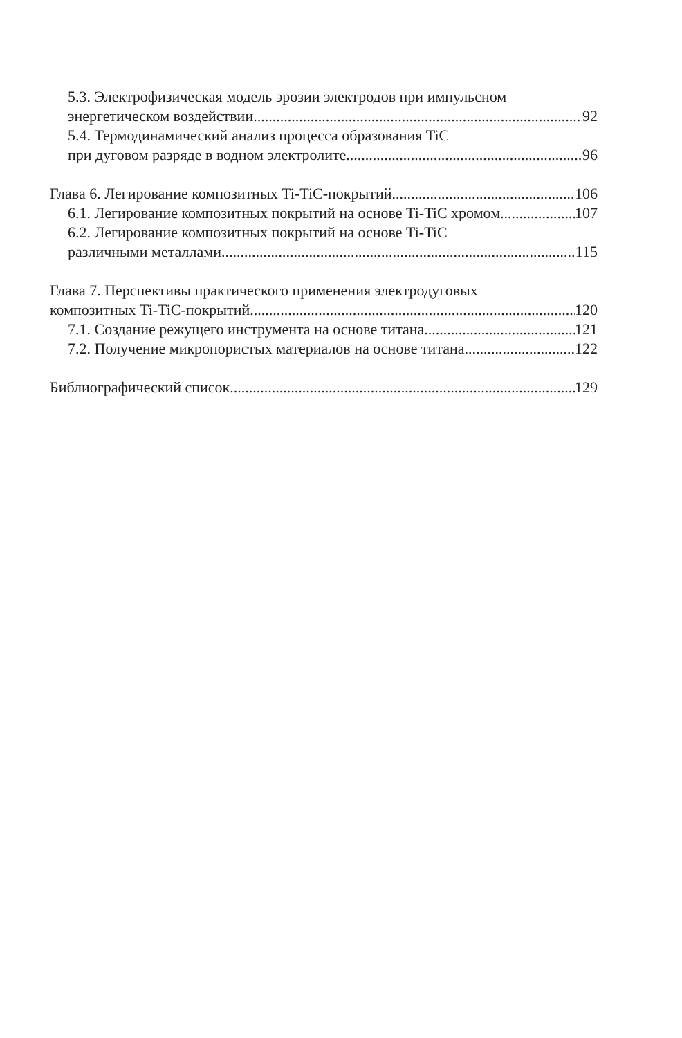5.3. Электрофизическая модель эрозии электродов при импульсном
энергетическом воздействии 92
5.4. Термодинамический анализ процесса образования TiC
при дуговом разряде в водном электролите 96
Глава 6. Легирование композитных Ti-TiC-покрытий 106
6.1. Легирование композитных покрытий на основе Ti-TiC хромом 107
6.2. Легирование композитных покрытий на основе Ti-TiC
различными металлами 115
Глава 7. Перспективы практического применения электродуговых
композитных Ti-TiC-покрытий 120
7.1. Создание режущего инструмента на основе титана 121
7.2. Получение микропористых материалов на основе титана 122
Библиографический список 129